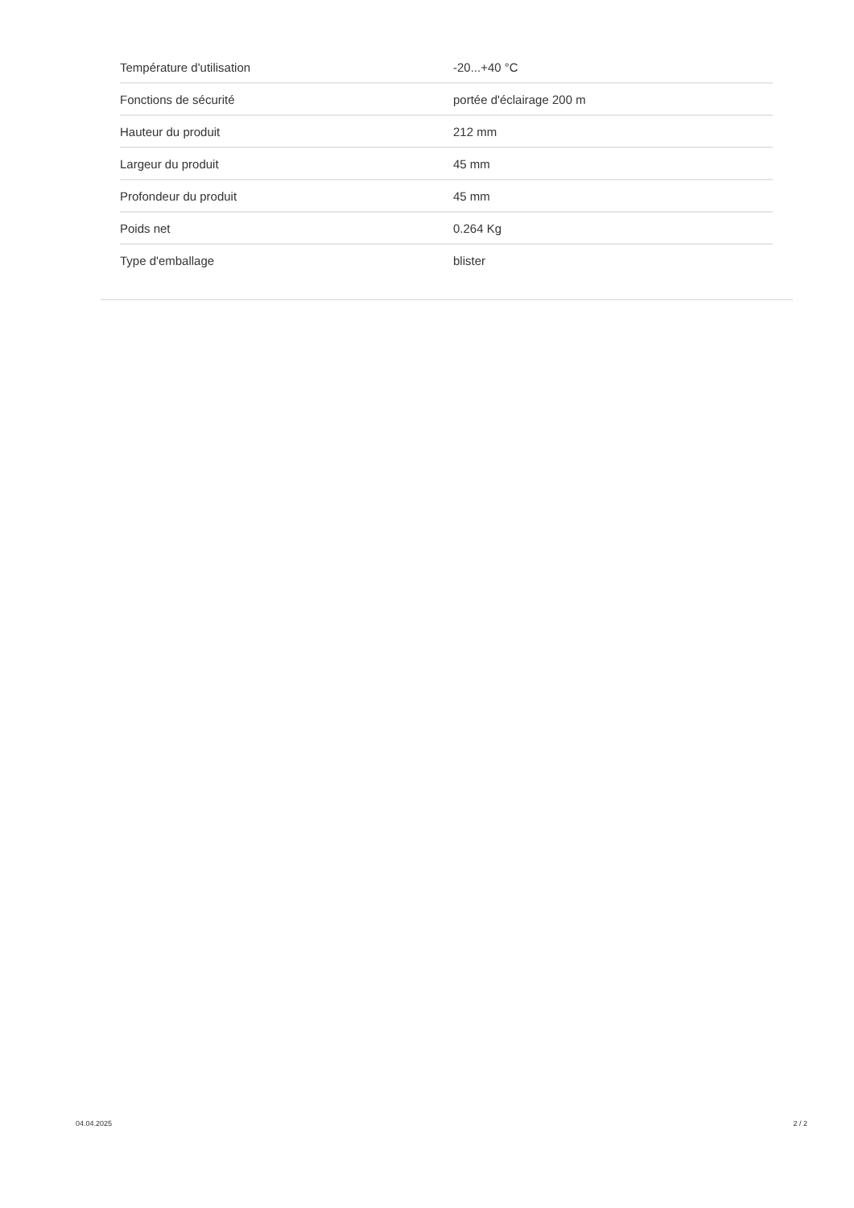| Température d'utilisation | -20...+40 °C |
| Fonctions de sécurité | portée d'éclairage 200 m |
| Hauteur du produit | 212 mm |
| Largeur du produit | 45 mm |
| Profondeur du produit | 45 mm |
| Poids net | 0.264 Kg |
| Type d'emballage | blister |
04.04.2025 2 / 2